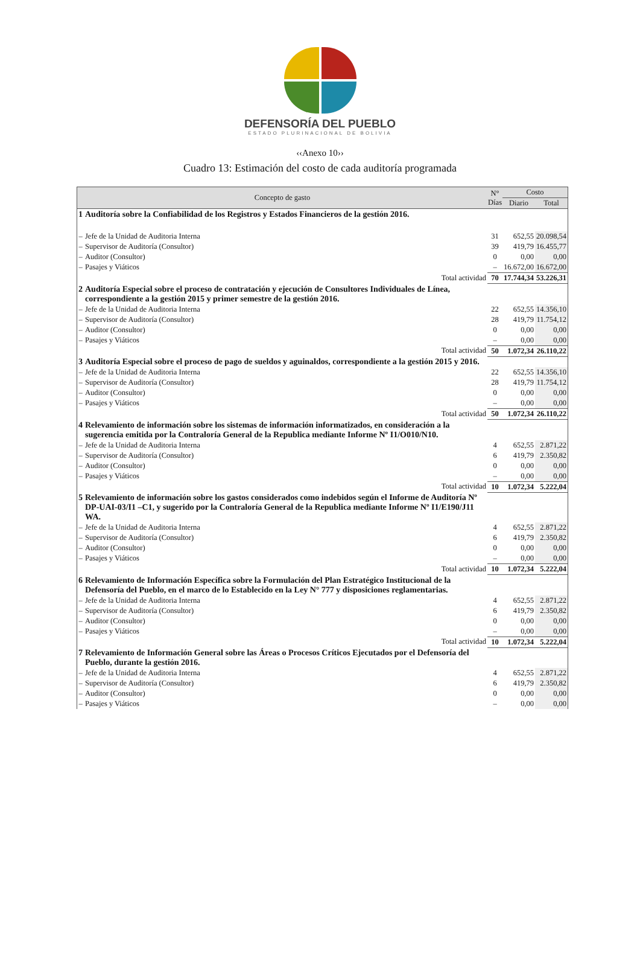DEFENSORÍA DEL PUEBLO
ESTADO PLURINACIONAL DE BOLIVIA
‹‹Anexo 10››
Cuadro 13: Estimación del costo de cada auditoría programada
| Concepto de gasto | | N° Días | Costo | |
| --- | --- | --- | --- | --- |
| | | | Diario | Total |
| 1 | Auditoría sobre la Confiabilidad de los Registros y Estados Financieros de la gestión 2016. | | | |
| – | Jefe de la Unidad de Auditoria Interna | 31 | 652,55 | 20.098,54 |
| – | Supervisor de Auditoría (Consultor) | 39 | 419,79 | 16.455,77 |
| – | Auditor (Consultor) | 0 | 0,00 | 0,00 |
| – | Pasajes y Viáticos | – | 16.672,00 | 16.672,00 |
| | Total actividad | 70 | 17.744,34 | 53.226,31 |
| 2 | Auditoría Especial sobre el proceso de contratación y ejecución de Consultores Individuales de Línea, correspondiente a la gestión 2015 y primer semestre de la gestión 2016. | | | |
| – | Jefe de la Unidad de Auditoria Interna | 22 | 652,55 | 14.356,10 |
| – | Supervisor de Auditoría (Consultor) | 28 | 419,79 | 11.754,12 |
| – | Auditor (Consultor) | 0 | 0,00 | 0,00 |
| – | Pasajes y Viáticos | – | 0,00 | 0,00 |
| | Total actividad | 50 | 1.072,34 | 26.110,22 |
| 3 | Auditoría Especial sobre el proceso de pago de sueldos y aguinaldos, correspondiente a la gestión 2015 y 2016. | | | |
| – | Jefe de la Unidad de Auditoria Interna | 22 | 652,55 | 14.356,10 |
| – | Supervisor de Auditoría (Consultor) | 28 | 419,79 | 11.754,12 |
| – | Auditor (Consultor) | 0 | 0,00 | 0,00 |
| – | Pasajes y Viáticos | – | 0,00 | 0,00 |
| | Total actividad | 50 | 1.072,34 | 26.110,22 |
| 4 | Relevamiento de información sobre los sistemas de información informatizados, en consideración a la sugerencia emitida por la Contraloría General de la Republica mediante Informe Nº I1/O010/N10. | | | |
| – | Jefe de la Unidad de Auditoria Interna | 4 | 652,55 | 2.871,22 |
| – | Supervisor de Auditoría (Consultor) | 6 | 419,79 | 2.350,82 |
| – | Auditor (Consultor) | 0 | 0,00 | 0,00 |
| – | Pasajes y Viáticos | – | 0,00 | 0,00 |
| | Total actividad | 10 | 1.072,34 | 5.222,04 |
| 5 | Relevamiento de información sobre los gastos considerados como indebidos según el Informe de Auditoría Nº DP-UAI-03/I1 –C1, y sugerido por la Contraloría General de la Republica mediante Informe Nº I1/E190/J11 WA. | | | |
| – | Jefe de la Unidad de Auditoria Interna | 4 | 652,55 | 2.871,22 |
| – | Supervisor de Auditoría (Consultor) | 6 | 419,79 | 2.350,82 |
| – | Auditor (Consultor) | 0 | 0,00 | 0,00 |
| – | Pasajes y Viáticos | – | 0,00 | 0,00 |
| | Total actividad | 10 | 1.072,34 | 5.222,04 |
| 6 | Relevamiento de Información Específica sobre la Formulación del Plan Estratégico Institucional de la Defensoría del Pueblo, en el marco de lo Establecido en la Ley N° 777 y disposiciones reglamentarias. | | | |
| – | Jefe de la Unidad de Auditoria Interna | 4 | 652,55 | 2.871,22 |
| – | Supervisor de Auditoría (Consultor) | 6 | 419,79 | 2.350,82 |
| – | Auditor (Consultor) | 0 | 0,00 | 0,00 |
| – | Pasajes y Viáticos | – | 0,00 | 0,00 |
| | Total actividad | 10 | 1.072,34 | 5.222,04 |
| 7 | Relevamiento de Información General sobre las Áreas o Procesos Críticos Ejecutados por el Defensoría del Pueblo, durante la gestión 2016. | | | |
| – | Jefe de la Unidad de Auditoria Interna | 4 | 652,55 | 2.871,22 |
| – | Supervisor de Auditoría (Consultor) | 6 | 419,79 | 2.350,82 |
| – | Auditor (Consultor) | 0 | 0,00 | 0,00 |
| – | Pasajes y Viáticos | – | 0,00 | 0,00 |